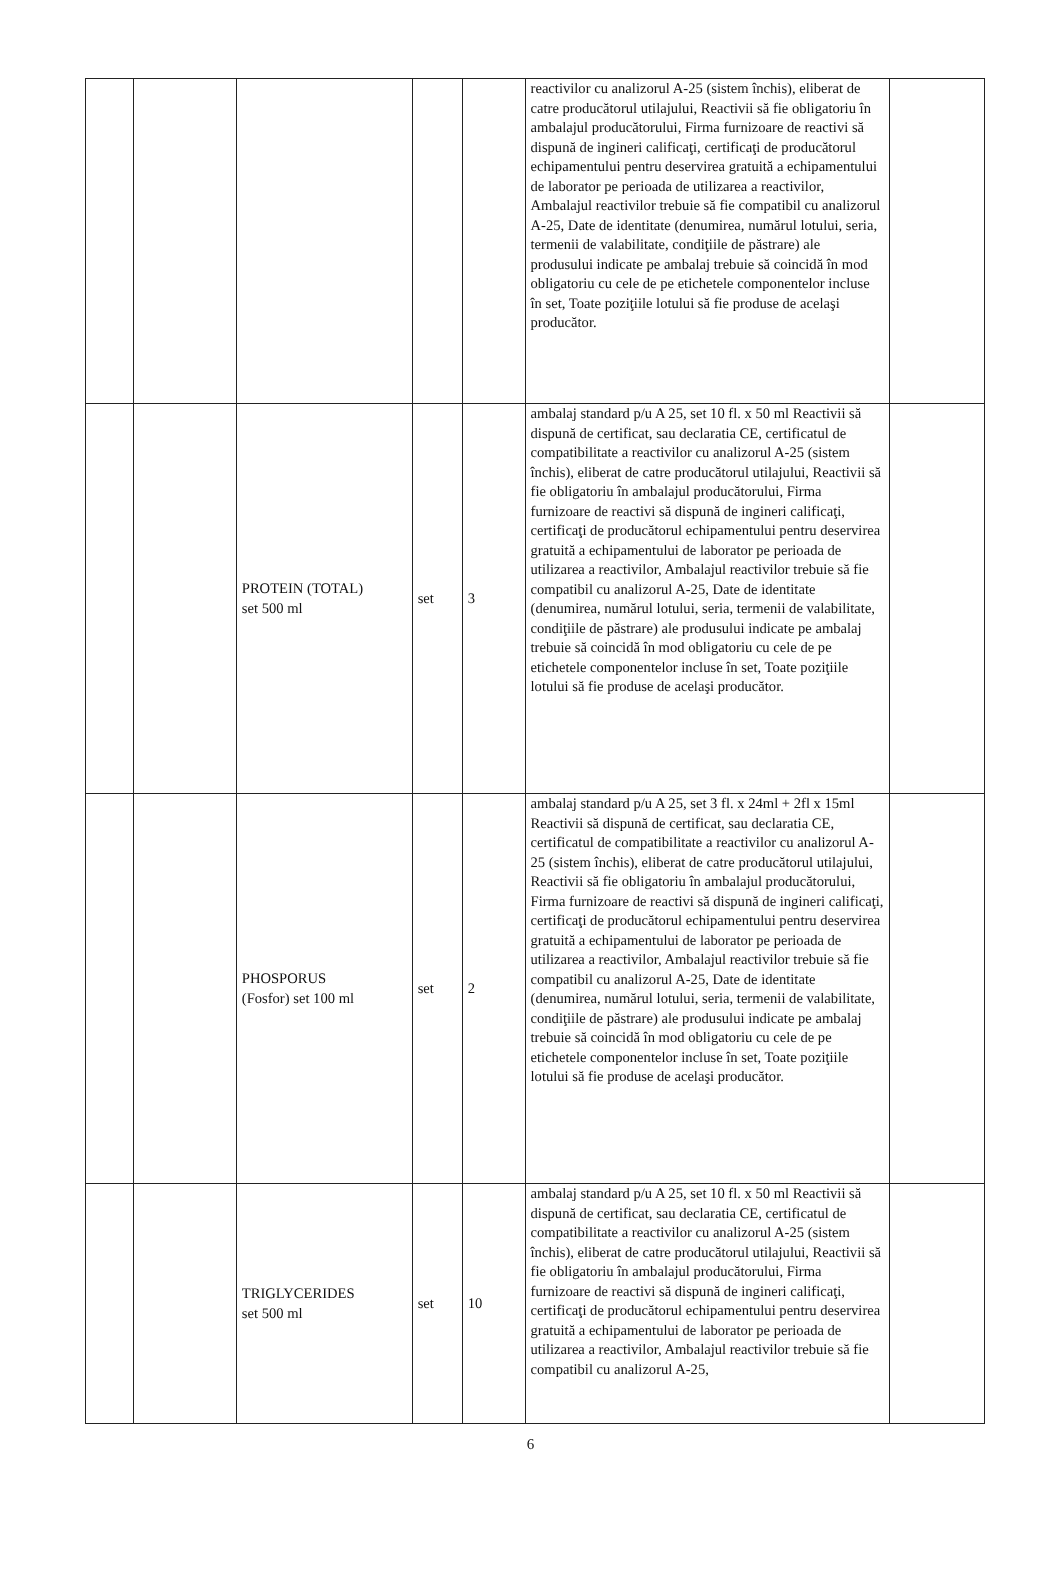| | | | | | reactivilor cu analizorul A-25 (sistem închis), eliberat de catre producătorul utilajului, Reactivii să fie obligatoriu în ambalajul producătorului, Firma furnizoare de reactivi să dispună de ingineri calificaţi, certificaţi de producătorul echipamentului pentru deservirea gratuită a echipamentului de laborator pe perioada de utilizarea a reactivilor, Ambalajul reactivilor trebuie să fie compatibil cu analizorul A-25, Date de identitate (denumirea, numărul lotului, seria, termenii de valabilitate, condiţiile de păstrare) ale produsului indicate pe ambalaj trebuie să coincidă în mod obligatoriu cu cele de pe etichetele componentelor incluse în set, Toate poziţiile lotului să fie produse de acelaşi producător. | |
| | | PROTEIN (TOTAL) set 500 ml | set | 3 | ambalaj standard p/u A 25, set 10 fl. x 50 ml Reactivii să dispună de certificat, sau declaratia CE, certificatul de compatibilitate a reactivilor cu analizorul A-25 (sistem închis), eliberat de catre producătorul utilajului, Reactivii să fie obligatoriu în ambalajul producătorului, Firma furnizoare de reactivi să dispună de ingineri calificaţi, certificaţi de producătorul echipamentului pentru deservirea gratuită a echipamentului de laborator pe perioada de utilizarea a reactivilor, Ambalajul reactivilor trebuie să fie compatibil cu analizorul A-25, Date de identitate (denumirea, numărul lotului, seria, termenii de valabilitate, condiţiile de păstrare) ale produsului indicate pe ambalaj trebuie să coincidă în mod obligatoriu cu cele de pe etichetele componentelor incluse în set, Toate poziţiile lotului să fie produse de acelaşi producător. | |
| | | PHOSPORUS (Fosfor) set 100 ml | set | 2 | ambalaj standard p/u A 25, set 3 fl. x 24ml + 2fl x 15ml Reactivii să dispună de certificat, sau declaratia CE, certificatul de compatibilitate a reactivilor cu analizorul A-25 (sistem închis), eliberat de catre producătorul utilajului, Reactivii să fie obligatoriu în ambalajul producătorului, Firma furnizoare de reactivi să dispună de ingineri calificaţi, certificaţi de producătorul echipamentului pentru deservirea gratuită a echipamentului de laborator pe perioada de utilizarea a reactivilor, Ambalajul reactivilor trebuie să fie compatibil cu analizorul A-25, Date de identitate (denumirea, numărul lotului, seria, termenii de valabilitate, condiţiile de păstrare) ale produsului indicate pe ambalaj trebuie să coincidă în mod obligatoriu cu cele de pe etichetele componentelor incluse în set, Toate poziţiile lotului să fie produse de acelaşi producător. | |
| | | TRIGLYCERIDES set 500 ml | set | 10 | ambalaj standard p/u A 25, set 10 fl. x 50 ml Reactivii să dispună de certificat, sau declaratia CE, certificatul de compatibilitate a reactivilor cu analizorul A-25 (sistem închis), eliberat de catre producătorul utilajului, Reactivii să fie obligatoriu în ambalajul producătorului, Firma furnizoare de reactivi să dispună de ingineri calificaţi, certificaţi de producătorul echipamentului pentru deservirea gratuită a echipamentului de laborator pe perioada de utilizarea a reactivilor, Ambalajul reactivilor trebuie să fie compatibil cu analizorul A-25, | |
6